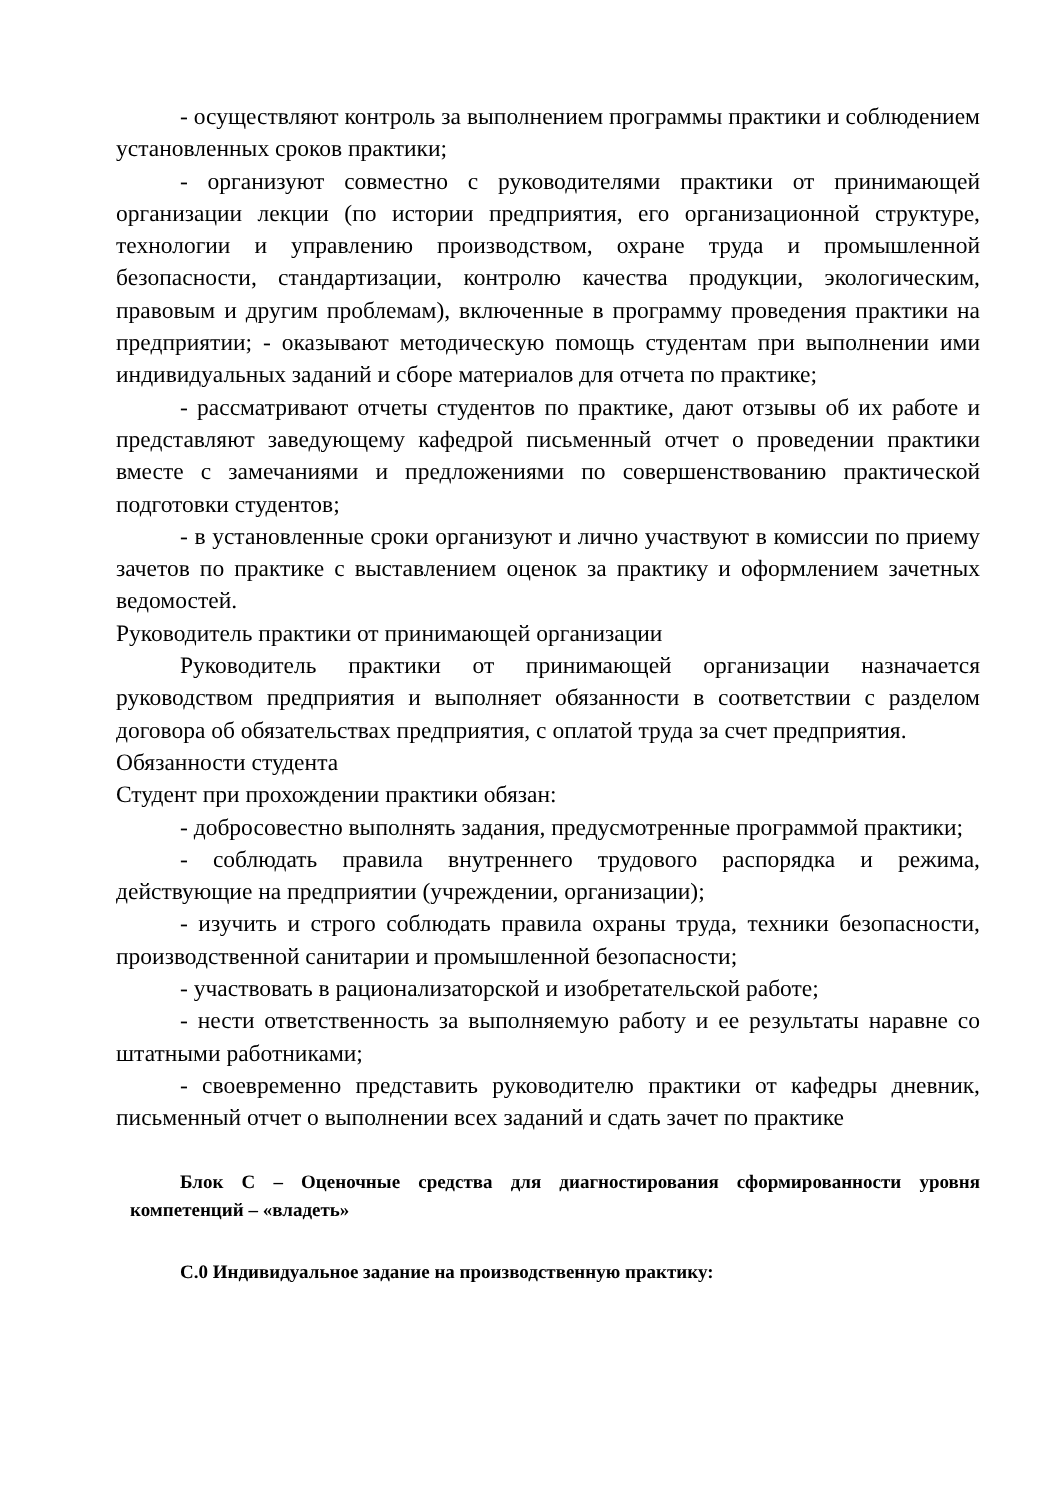- осуществляют контроль за выполнением программы практики и соблюдением установленных сроков практики;
- организуют совместно с руководителями практики от принимающей организации лекции (по истории предприятия, его организационной структуре, технологии и управлению производством, охране труда и промышленной безопасности, стандартизации, контролю качества продукции, экологическим, правовым и другим проблемам), включенные в программу проведения практики на предприятии; - оказывают методическую помощь студентам при выполнении ими индивидуальных заданий и сборе материалов для отчета по практике;
- рассматривают отчеты студентов по практике, дают отзывы об их работе и представляют заведующему кафедрой письменный отчет о проведении практики вместе с замечаниями и предложениями по совершенствованию практической подготовки студентов;
- в установленные сроки организуют и лично участвуют в комиссии по приему зачетов по практике с выставлением оценок за практику и оформлением зачетных ведомостей.
Руководитель практики от принимающей организации
Руководитель практики от принимающей организации назначается руководством предприятия и выполняет обязанности в соответствии с разделом договора об обязательствах предприятия, с оплатой труда за счет предприятия.
Обязанности студента
Студент при прохождении практики обязан:
- добросовестно выполнять задания, предусмотренные программой практики;
- соблюдать правила внутреннего трудового распорядка и режима, действующие на предприятии (учреждении, организации);
- изучить и строго соблюдать правила охраны труда, техники безопасности, производственной санитарии и промышленной безопасности;
- участвовать в рационализаторской и изобретательской работе;
- нести ответственность за выполняемую работу и ее результаты наравне со штатными работниками;
- своевременно представить руководителю практики от кафедры дневник, письменный отчет о выполнении всех заданий и сдать зачет по практике
Блок С – Оценочные средства для диагностирования сформированности уровня компетенций – «владеть»
С.0 Индивидуальное задание на производственную практику: